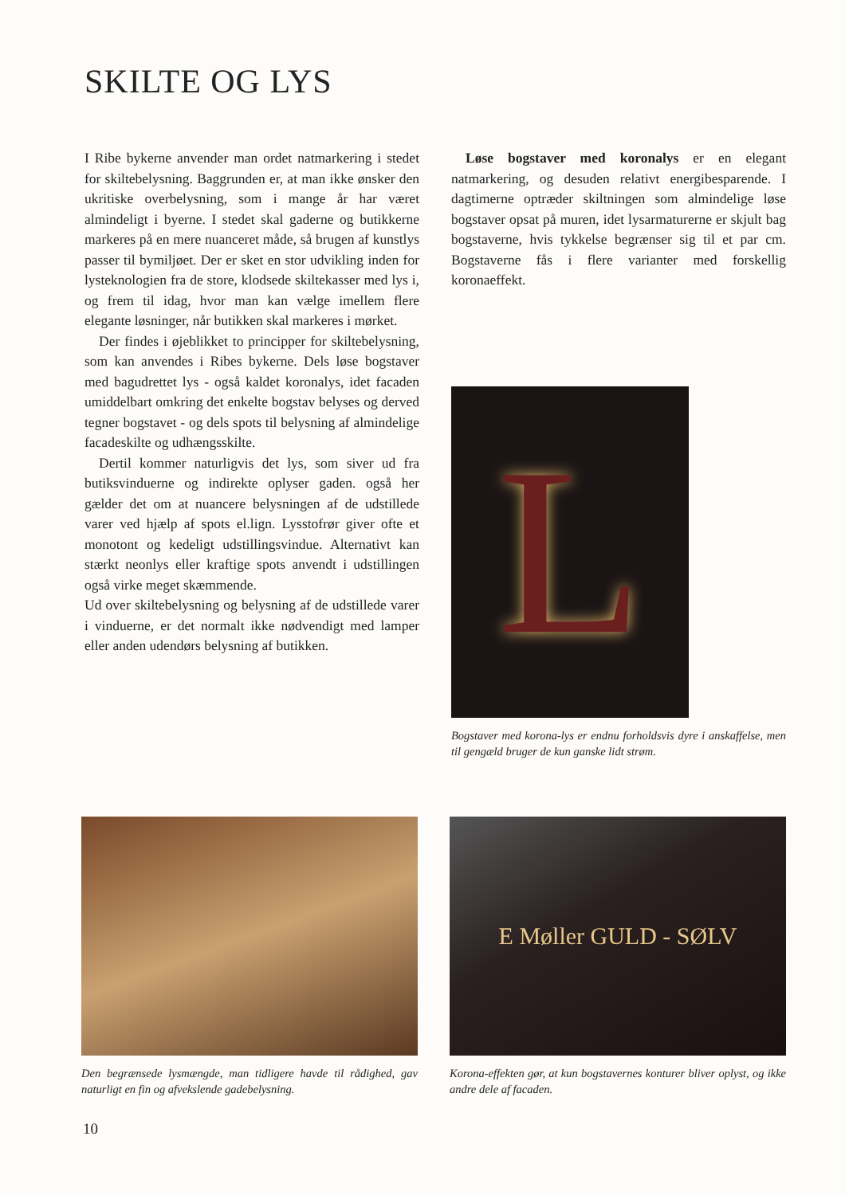SKILTE OG LYS
I Ribe bykerne anvender man ordet natmarkering i stedet for skiltebelysning. Baggrunden er, at man ikke ønsker den ukritiske overbelysning, som i mange år har været almindeligt i byerne. I stedet skal gaderne og butikkerne markeres på en mere nuanceret måde, så brugen af kunstlys passer til bymiljøet. Der er sket en stor udvikling inden for lysteknologien fra de store, klodsede skiltekasser med lys i, og frem til idag, hvor man kan vælge imellem flere elegante løsninger, når butikken skal markeres i mørket.
Der findes i øjeblikket to principper for skiltebelysning, som kan anvendes i Ribes bykerne. Dels løse bogstaver med bagudrettet lys - også kaldet koronalys, idet facaden umiddelbart omkring det enkelte bogstav belyses og derved tegner bogstavet - og dels spots til belysning af almindelige facadeskilte og udhængsskilte.
Dertil kommer naturligvis det lys, som siver ud fra butiksvinduerne og indirekte oplyser gaden. også her gælder det om at nuancere belysningen af de udstillede varer ved hjælp af spots el.lign. Lysstofrør giver ofte et monotont og kedeligt udstillingsvindue. Alternativt kan stærkt neonlys eller kraftige spots anvendt i udstillingen også virke meget skæmmende.
Ud over skiltebelysning og belysning af de udstillede varer i vinduerne, er det normalt ikke nødvendigt med lamper eller anden udendørs belysning af butikken.
Løse bogstaver med koronalys er en elegant natmarkering, og desuden relativt energibesparende. I dagtimerne optræder skiltningen som almindelige løse bogstaver opsat på muren, idet lysarmaturerne er skjult bag bogstaverne, hvis tykkelse begrænser sig til et par cm. Bogstaverne fås i flere varianter med forskellig koronaeffekt.
L
Bogstaver med korona-lys er endnu forholdsvis dyre i anskaffelse, men til gengæld bruger de kun ganske lidt strøm.
Den begrænsede lysmængde, man tidligere havde til rådighed, gav naturligt en fin og afvekslende gadebelysning.
E Møller GULD - SØLV
Korona-effekten gør, at kun bogstavernes konturer bliver oplyst, og ikke andre dele af facaden.
10